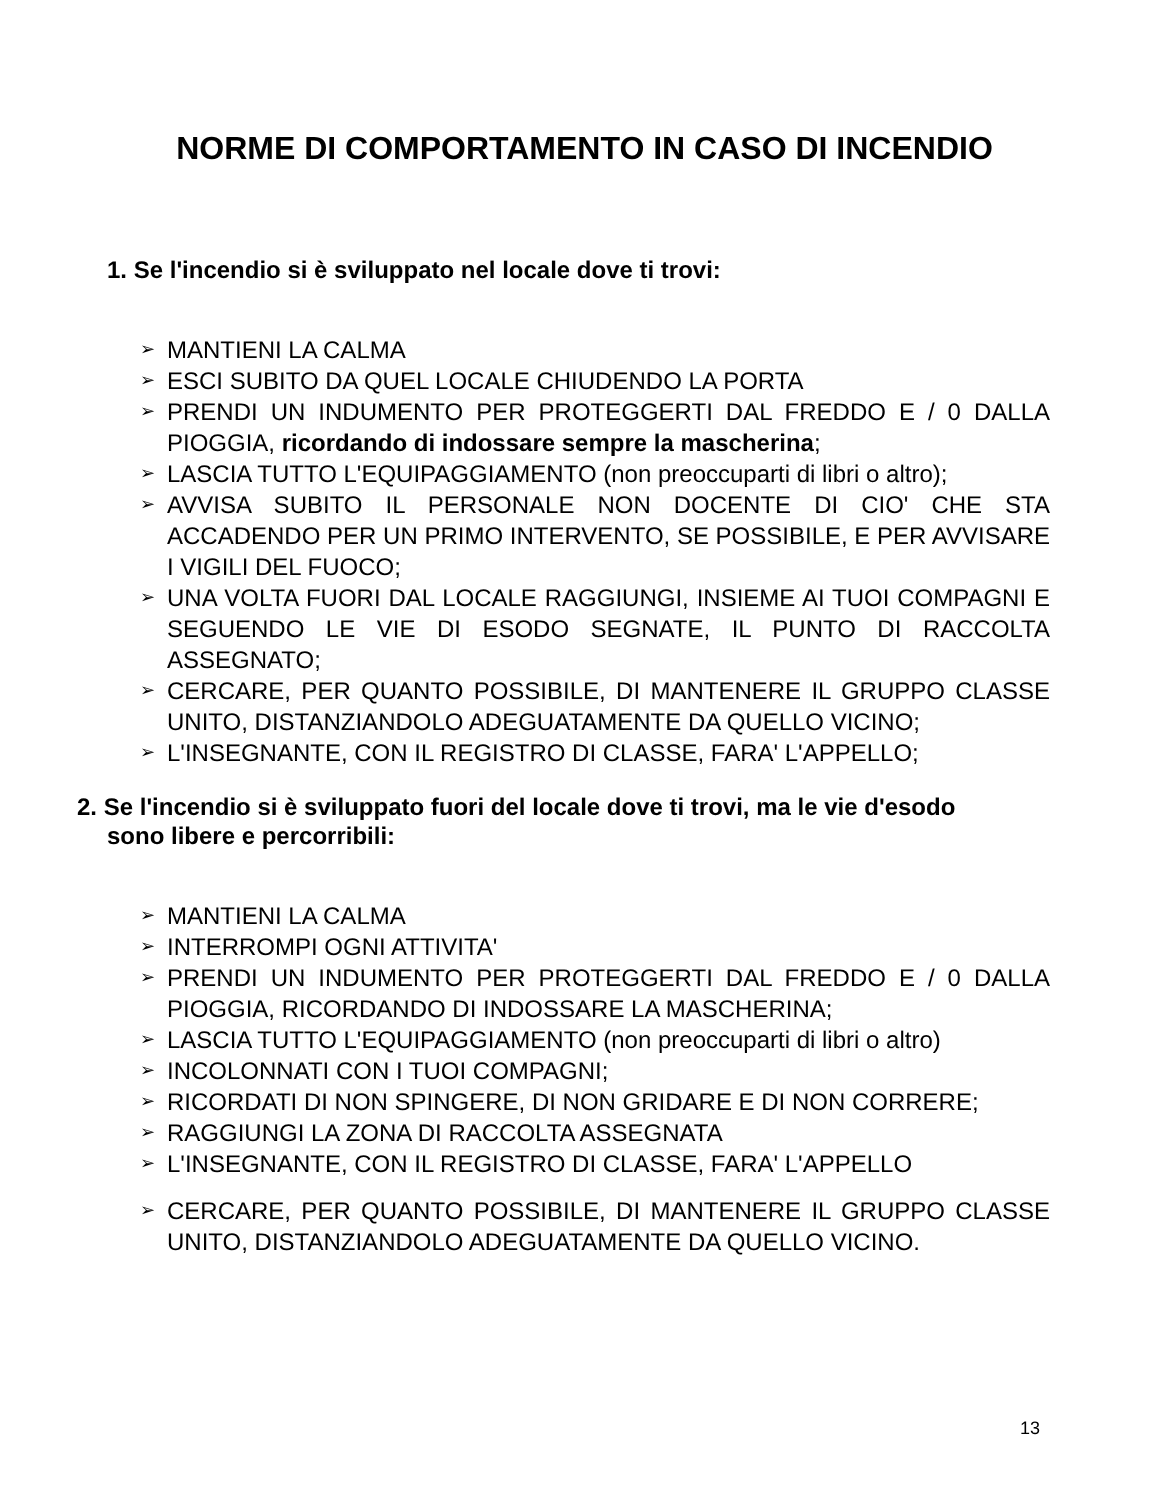NORME DI COMPORTAMENTO IN CASO DI INCENDIO
1. Se l'incendio si è sviluppato nel locale dove ti trovi:
➢ MANTIENI LA CALMA
➢ ESCI SUBITO DA QUEL LOCALE CHIUDENDO LA PORTA
➢ PRENDI UN INDUMENTO PER PROTEGGERTI DAL FREDDO E / 0 DALLA PIOGGIA, ricordando di indossare sempre la mascherina;
➢ LASCIA TUTTO L'EQUIPAGGIAMENTO (non preoccuparti di libri o altro);
➢ AVVISA SUBITO IL PERSONALE NON DOCENTE DI CIO' CHE STA ACCADENDO PER UN PRIMO INTERVENTO, SE POSSIBILE, E PER AVVISARE I VIGILI DEL FUOCO;
➢ UNA VOLTA FUORI DAL LOCALE RAGGIUNGI, INSIEME AI TUOI COMPAGNI E SEGUENDO LE VIE DI ESODO SEGNATE, IL PUNTO DI RACCOLTA ASSEGNATO;
➢ CERCARE, PER QUANTO POSSIBILE, DI MANTENERE IL GRUPPO CLASSE UNITO, DISTANZIANDOLO ADEGUATAMENTE DA QUELLO VICINO;
➢ L'INSEGNANTE, CON IL REGISTRO DI CLASSE, FARA' L'APPELLO;
2. Se l'incendio si è sviluppato fuori del locale dove ti trovi, ma le vie d'esodo sono libere e percorribili:
➢ MANTIENI LA CALMA
➢ INTERROMPI OGNI ATTIVITA'
➢ PRENDI UN INDUMENTO PER PROTEGGERTI DAL FREDDO E / 0 DALLA PIOGGIA, RICORDANDO DI INDOSSARE LA MASCHERINA;
➢ LASCIA TUTTO L'EQUIPAGGIAMENTO (non preoccuparti di libri o altro)
➢ INCOLONNATI CON I TUOI COMPAGNI;
➢ RICORDATI DI NON SPINGERE, DI NON GRIDARE E DI NON CORRERE;
➢ RAGGIUNGI LA ZONA DI RACCOLTA ASSEGNATA
➢ L'INSEGNANTE, CON IL REGISTRO DI CLASSE, FARA' L'APPELLO
➢ CERCARE, PER QUANTO POSSIBILE, DI MANTENERE IL GRUPPO CLASSE UNITO, DISTANZIANDOLO ADEGUATAMENTE DA QUELLO VICINO.
13